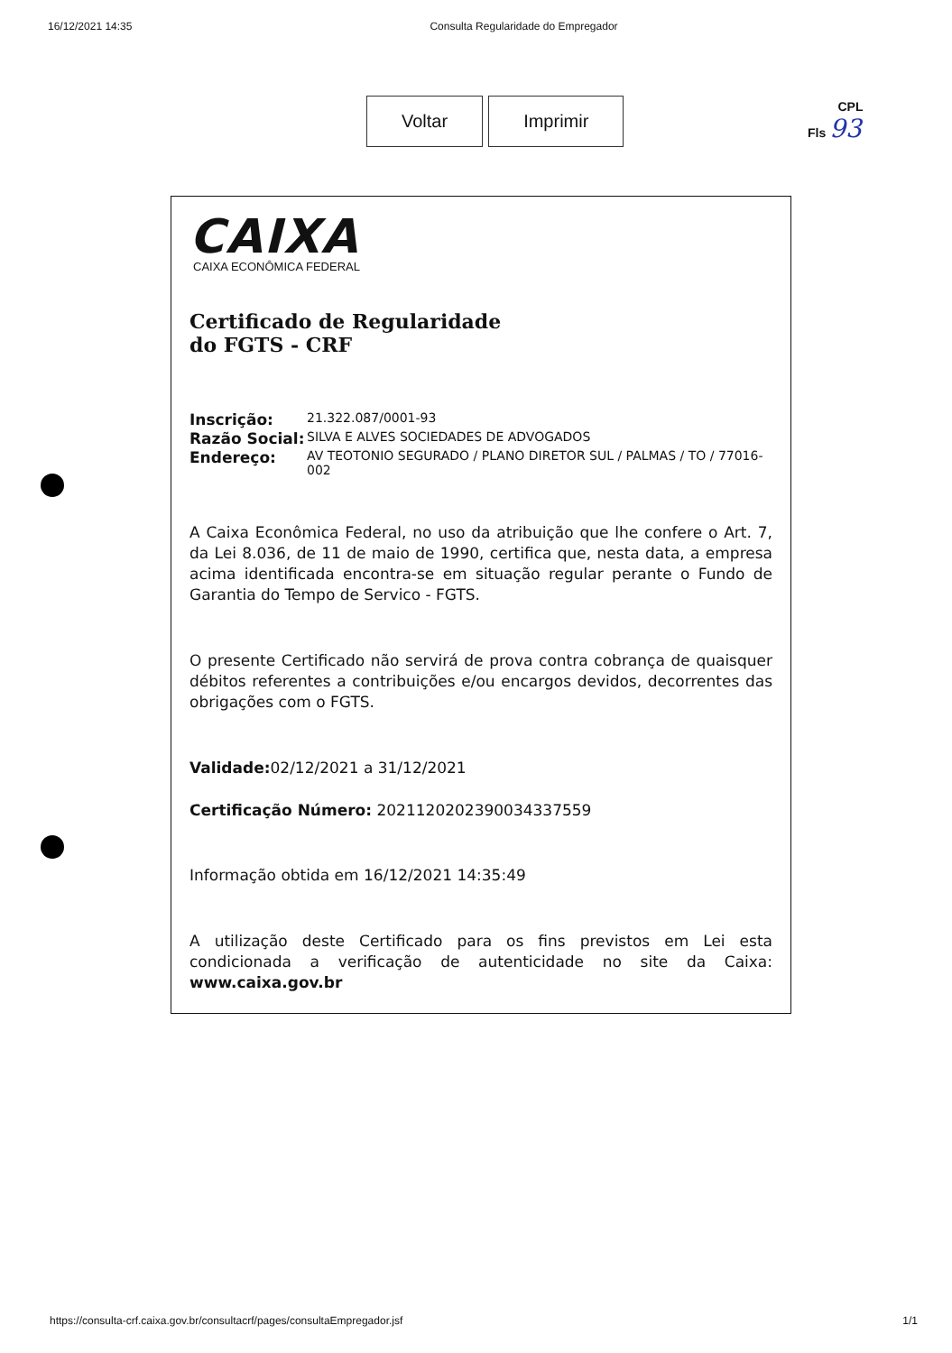16/12/2021 14:35 Consulta Regularidade do Empregador
Voltar Imprimir
CPL
Fls 93
CAIXA
CAIXA ECONÔMICA FEDERAL
Certificado de Regularidade
do FGTS - CRF
Inscrição: 21.322.087/0001-93
Razão Social: SILVA E ALVES SOCIEDADES DE ADVOGADOS
Endereço: AV TEOTONIO SEGURADO / PLANO DIRETOR SUL / PALMAS / TO / 77016-002
A Caixa Econômica Federal, no uso da atribuição que lhe confere o Art. 7, da Lei 8.036, de 11 de maio de 1990, certifica que, nesta data, a empresa acima identificada encontra-se em situação regular perante o Fundo de Garantia do Tempo de Servico - FGTS.
O presente Certificado não servirá de prova contra cobrança de quaisquer débitos referentes a contribuições e/ou encargos devidos, decorrentes das obrigações com o FGTS.
Validade: 02/12/2021 a 31/12/2021
Certificação Número: 2021120202390034337559
Informação obtida em 16/12/2021 14:35:49
A utilização deste Certificado para os fins previstos em Lei esta condicionada a verificação de autenticidade no site da Caixa: www.caixa.gov.br
https://consulta-crf.caixa.gov.br/consultacrf/pages/consultaEmpregador.jsf 1/1